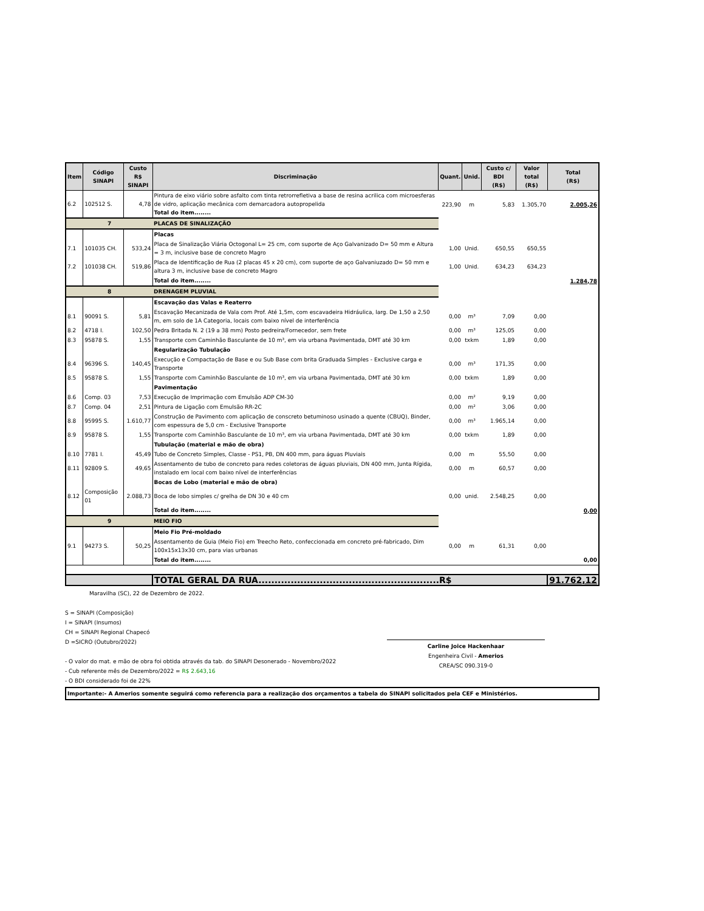| Item | Código SINAPI | Custo R$ SINAPI | Discriminação | Quant. | Unid. | Custo c/ BDI (R$) | Valor total (R$) | Total (R$) |
| --- | --- | --- | --- | --- | --- | --- | --- | --- |
| 6.2 | 102512 S. | 4,78 | Pintura de eixo viário sobre asfalto com tinta retrorrefletiva a base de resina acrilica com microesferas de vidro, aplicação mecânica com demarcadora autopropelida Total do item........ | 223,90 | m | 5,83 | 1.305,70 | 2.005,26 |
| 7 | | | PLACAS DE SINALIZAÇÃO | | | | | |
| | | | Placas | | | | | |
| 7.1 | 101035 CH. | 533,24 | Placa de Sinalização Viária Octogonal L= 25 cm, com suporte de Aço Galvanizado D= 50 mm e Altura = 3 m, inclusive base de concreto Magro | 1,00 | Unid. | 650,55 | 650,55 | |
| 7.2 | 101038 CH. | 519,86 | Placa de Identificação de Rua (2 placas 45 x 20 cm), com suporte de aço Galvaniuzado D= 50 mm e altura 3 m, inclusive base de concreto Magro | 1,00 | Unid. | 634,23 | 634,23 | |
| | | | Total do item........ | | | | | 1.284,78 |
| 8 | | | DRENAGEM PLUVIAL | | | | | |
| | | | Escavação das Valas e Reaterro | | | | | |
| 8.1 | 90091 S. | 5,81 | Escavação Mecanizada de Vala com Prof. Até 1,5m, com escavadeira Hidráulica, larg. De 1,50 a 2,50 m, em solo de 1A Categoria, locais com baixo nível de interferência | 0,00 | m³ | 7,09 | 0,00 | |
| 8.2 | 4718 I. | 102,50 | Pedra Britada N. 2 (19 a 38 mm) Posto pedreira/Fornecedor, sem frete | 0,00 | m³ | 125,05 | 0,00 | |
| 8.3 | 95878 S. | 1,55 | Transporte com Caminhão Basculante de 10 m³, em via urbana Pavimentada, DMT até 30 km | 0,00 | txkm | 1,89 | 0,00 | |
| | | | Regularização Tubulação | | | | | |
| 8.4 | 96396 S. | 140,45 | Execução e Compactação de Base e ou Sub Base com brita Graduada Simples - Exclusive carga e Transporte | 0,00 | m³ | 171,35 | 0,00 | |
| 8.5 | 95878 S. | 1,55 | Transporte com Caminhão Basculante de 10 m³, em via urbana Pavimentada, DMT até 30 km | 0,00 | txkm | 1,89 | 0,00 | |
| | | | Pavimentação | | | | | |
| 8.6 | Comp. 03 | 7,53 | Execução de Imprimação com Emulsão ADP CM-30 | 0,00 | m² | 9,19 | 0,00 | |
| 8.7 | Comp. 04 | 2,51 | Pintura de Ligação com Emulsão RR-2C | 0,00 | m² | 3,06 | 0,00 | |
| 8.8 | 95995 S. | 1.610,77 | Construção de Pavimento com aplicação de conscreto betuminoso usinado a quente (CBUQ), Binder, com espessura de 5,0 cm - Exclusive Transporte | 0,00 | m³ | 1.965,14 | 0,00 | |
| 8.9 | 95878 S. | 1,55 | Transporte com Caminhão Basculante de 10 m³, em via urbana Pavimentada, DMT até 30 km | 0,00 | txkm | 1,89 | 0,00 | |
| | | | Tubulação (material e mão de obra) | | | | | |
| 8.10 | 7781 I. | 45,49 | Tubo de Concreto Simples, Classe - PS1, PB, DN 400 mm, para águas Pluviais | 0,00 | m | 55,50 | 0,00 | |
| 8.11 | 92809 S. | 49,65 | Assentamento de tubo de concreto para redes coletoras de águas pluviais, DN 400 mm, Junta Rígida, instalado em local com baixo nível de interferências | 0,00 | m | 60,57 | 0,00 | |
| | | | Bocas de Lobo (material e mão de obra) | | | | | |
| 8.12 | Composição 01 | 2.088,73 | Boca de lobo simples c/ grelha de DN 30 e 40 cm | 0,00 | unid. | 2.548,25 | 0,00 | |
| | | | Total do item........ | | | | | 0,00 |
| 9 | | | MEIO FIO | | | | | |
| | | | Meio Fio Pré-moldado | | | | | |
| 9.1 | 94273 S. | 50,25 | Assentamento de Guia (Meio Fio) em Treecho Reto, confeccionada em concreto pré-fabricado, Dim 100x15x13x30 cm, para vias urbanas | 0,00 | m | 61,31 | 0,00 | |
| | | | Total do item........ | | | | | 0,00 |
| | | | TOTAL GERAL DA RUA........................................................R$ | | | | | 91.762,12 |
Maravilha (SC), 22 de Dezembro de 2022.
S = SINAPI (Composição)
I = SINAPI (Insumos)
CH = SINAPI Regional Chapecó
D =SICRO (Outubro/2022)
- O valor do mat. e mão de obra foi obtida através da tab. do SINAPI Desonerado - Novembro/2022
- Cub referente mês de Dezembro/2022 = R$ 2.643,16
- O BDI considerado foi de 22%
Carline Joice Hackenhaar
Engenheira Civil - Amerios
CREA/SC 090.319-0
Importante:- A Amerios somente seguirá como referencia para a realização dos orçamentos a tabela do SINAPI solicitados pela CEF e Ministérios.